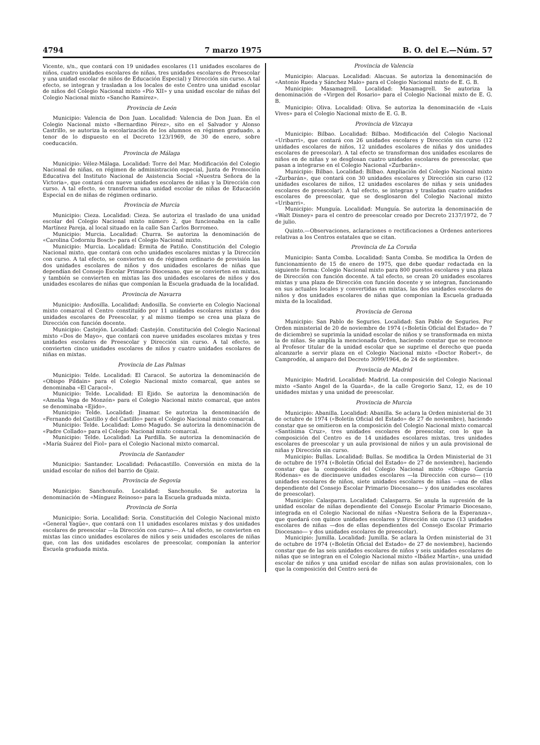4794 7 marzo 1975 B. O. del E.—Núm. 57
Vicente, s/n., que contará con 19 unidades escolares (11 unidades escolares de niños, cuatro unidades escolares de niñas, tres unidades escolares de Preescolar y una unidad escolar de niños de Educación Especial) y Dirección sin curso. A tal efecto, se integran y trasladan a los locales de este Centro una unidad escolar de niños del Colegio Nacional mixto «Pío XII» y una unidad escolar de niñas del Colegio Nacional mixto «Sancho Ramírez».
Provincia de León
Municipio: Valencia de Don Juan. Localidad: Valencia de Don Juan. En el Colegio Nacional mixto «Bernardino Pérez», sito en el Salvador y Alonso Castrillo, se autoriza la escolarización de los alumnos en régimen graduado, a tenor de lo dispuesto en el Decreto 123/1969, de 30 de enero, sobre coeducación.
Provincia de Málaga
Municipio: Vélez-Málaga. Localidad: Torre del Mar. Modificación del Colegio Nacional de niñas, en régimen de administración especial, Junta de Promoción Educativa del Instituto Nacional de Asistencia Social «Nuestra Señora de la Victoria», que contará con nueve unidades escolares de niñas y la Dirección con curso. A tal efecto, se transforma una unidad escolar de niñas de Educación Especial en de niñas de régimen ordinario.
Provincia de Murcia
Municipio: Cieza. Localidad: Cieza. Se autoriza el traslado de una unidad escolar del Colegio Nacional mixto número 2, que funcionaba en la calle Martínez Pareja, al local situado en la calle San Carlos Borromeo.
Municipio: Murcia. Localidad: Churra. Se autoriza la denominación de «Carolina Codorniu Bosch» para el Colegio Nacional mixto.
Municipio: Murcia. Localidad: Ermita de Patiño. Constitución del Colegio Nacional mixto, que contará con ocho unidades escolares mixtas y la Dirección con curso. A tal efecto, se convierten en de régimen ordinario de provisión las dos unidades escolares de niños y dos unidades escolares de niñas que dependían del Consejo Escolar Primario Diocesano, que se convierten en mixtas, y también se convierten en mixtas las dos unidades escolares de niños y dos unidades escolares de niñas que componían la Escuela graduada de la localidad.
Provincia de Navarra
Municipio: Andosilla. Localidad: Andosilla. Se convierte en Colegio Nacional mixto comarcal el Centro constituído por 11 unidades escolares mixtas y dos unidades escolares de Preescolar, y al mismo tiempo se crea una plaza de Dirección con función docente.
Municipio: Castejón. Localidad: Castejón. Constitución del Colegio Nacional mixto «Dos de Mayo», que contará con nueve unidades escolares mixtas y tres unidades escolares de Preescolar y Dirección sin curso. A tal efecto, se convierten cinco unidades escolares de niños y cuatro unidades escolares de niñas en mixtas.
Provincia de Las Palmas
Municipio: Telde. Localidad: El Caracol. Se autoriza la denominación de «Obispo Pildain» para el Colegio Nacional mixto comarcal, que antes se denominaba «El Caracol».
Municipio: Telde. Localidad: El Ejido. Se autoriza la denominación de «Amelia Vega de Monzón» para el Colegio Nacional mixto comarcal, que antes se denominaba «Ejido».
Municipio: Telde. Localidad: Jinamar. Se autoriza la denominación de «Fernando del Castillo y del Castillo» para el Colegio Nacional mixto comarcal.
Municipio: Telde. Localidad: Lomo Magudo. Se autoriza la denominación de «Padre Collado» para el Colegio Nacional mixto comarcal.
Municipio: Telde. Localidad: La Pardilla. Se autoriza la denominación de «María Suárez del Fiol» para el Colegio Nacional mixto comarcal.
Provincia de Santander
Municipio: Santander. Localidad: Peñacastillo. Conversión en mixta de la unidad escolar de niños del barrio de Ojaiz.
Provincia de Segovia
Municipio: Sanchonuño. Localidad: Sanchonuño. Se autoriza la denominación de «Mínguez Reinoso» para la Escuela graduada mixta.
Provincia de Soria
Municipio: Soria. Localidad: Soria. Constitución del Colegio Nacional mixto «General Yagüe», que contará con 11 unidades escolares mixtas y dos unidades escolares de preescolar —la Dirección con curso—. A tal efecto, se convierten en mixtas las cinco unidades escolares de niños y seis unidades escolares de niñas que, con las dos unidades escolares de preescolar, componían la anterior Escuela graduada mixta.
Provincia de Valencia
Municipio: Alacuas. Localidad: Alacuas. Se autoriza la denominación de «Antonio Rueda y Sánchez Malo» para el Colegio Nacional mixto de E. G. B.
Municipio: Masamagrell. Localidad: Masamagrell. Se autoriza la denominación de «Virgen del Rosario» para el Colegio Nacional mixto de E. G. B.
Municipio: Oliva. Localidad: Oliva. Se autoriza la denominación de «Luis Vives» para el Colegio Nacional mixto de E. G. B.
Provincia de Vizcaya
Municipio: Bilbao. Localidad: Bilbao. Modificación del Colegio Nacional «Uribarri», que contará con 26 unidades escolares y Dirección sin curso (12 unidades escolares de niños, 12 unidades escolares de niñas y dos unidades escolares de preescolar). A tal efecto se transforman dos unidades escolares de niños en de niñas y se desglosan cuatro unidades escolares de preescolar, que pasan a integrarse en el Colegio Nacional «Zurbarán».
Municipio: Bilbao. Localidad: Bilbao. Ampliación del Colegio Nacional mixto «Zurbarán», que contará con 30 unidades escolares y Dirección sin curso (12 unidades escolares de niños, 12 unidades escolares de niñas y seis unidades escolares de preescolar). A tal efecto, se integran y trasladan cuatro unidades escolares de preescolar, que se desglosaron del Colegio Nacional mixto «Uribarri».
Municipio: Munguía. Localidad: Munguía. Se autoriza la denominación de «Walt Disney» para el centro de preescolar creado por Decreto 2137/1972, de 7 de julio.
Quinto.—Observaciones, aclaraciones o rectificaciones a Ordenes anteriores relativas a los Centros estatales que se citan.
Provincia de La Coruña
Municipio: Santa Comba. Localidad: Santa Comba. Se modifica la Orden de funcionamiento de 15 de enero de 1975, que debe quedar redactada en la siguiente forma: Colegio Nacional mixto para 800 puestos escolares y una plaza de Dirección con función docente. A tal efecto, se crean 20 unidades escolares mixtas y una plaza de Dirección con función docente y se integran, funcionando en sus actuales locales y convertidas en mixtas, las dos unidades escolares de niños y dos unidades escolares de niñas que componían la Escuela graduada mixta de la localidad.
Provincia de Gerona
Municipio: San Pablo de Seguries. Localidad: San Pablo de Seguries. Por Orden ministerial de 20 de noviembre de 1974 («Boletín Oficial del Estado» de 7 de diciembre) se suprimía la unidad escolar de niños y se transformada en mixta la de niñas. Se amplía la mencionada Orden, haciendo constar que se reconoce al Profesor titular de la unidad escolar que se suprime el derecho que pueda alcanzarle a servir plaza en el Colegio Nacional mixto «Doctor Robert», de Camprodón, al amparo del Decreto 3099/1964, de 24 de septiembre.
Provincia de Madrid
Municipio: Madrid. Localidad: Madrid. La composición del Colegio Nacional mixto «Santo Angel de la Guarda», de la calle Gregorio Sanz, 12, es de 10 unidades mixtas y una unidad de preescolar.
Provincia de Murcia
Municipio: Abanilla. Localidad: Abanilla. Se aclara la Orden ministerial de 31 de octubre de 1974 («Boletín Oficial del Estado» de 27 de noviembre), haciendo constar que se omitieron en la composición del Colegio Nacional mixto comarcal «Santísima Cruz», tres unidades escolares de preescolar, con lo que la composición del Centro es de 14 unidades escolares mixtas, tres unidades escolares de preescolar y un aula provisional de niños y un aula provisional de niñas y Dirección sin curso.
Municipio: Bullas. Localidad: Bullas. Se modifica la Orden Ministerial de 31 de octubre de 1974 («Boletín Oficial del Estado» de 27 de noviembre), haciendo constar que la composición del Colegio Nacional mixto «Obispo García Ródenas» es de diecinueve unidades escolares —la Dirección con curso— (10 unidades escolares de niños, siete unidades escolares de niñas —una de ellas dependiente del Consejo Escolar Primario Diocesano— y dos unidades escolares de preescolar).
Municipio: Calasparra. Localidad: Calasparra. Se anula la supresión de la unidad escolar de niñas dependiente del Consejo Escolar Primario Diocesano, integrada en el Colegio Nacional de niñas «Nuestra Señora de la Esperanza», que quedará con quince unidades escolares y Dirección sin curso (13 unidades escolares de niñas —dos de ellas dependientes del Consejo Escolar Primario Diocesano— y dos unidades escolares de preescolar).
Municipio: Jumilla. Localidad: Jumilla. Se aclara la Orden ministerial de 31 de octubre de 1974 («Boletín Oficial del Estado» de 27 de noviembre), haciendo constar que de las seis unidades escolares de niños y seis unidades escolares de niñas que se integran en el Colegio Nacional mixto «Ibáñez Martín», una unidad escolar de niños y una unidad escolar de niñas son aulas provisionales, con lo que la composición del Centro será de